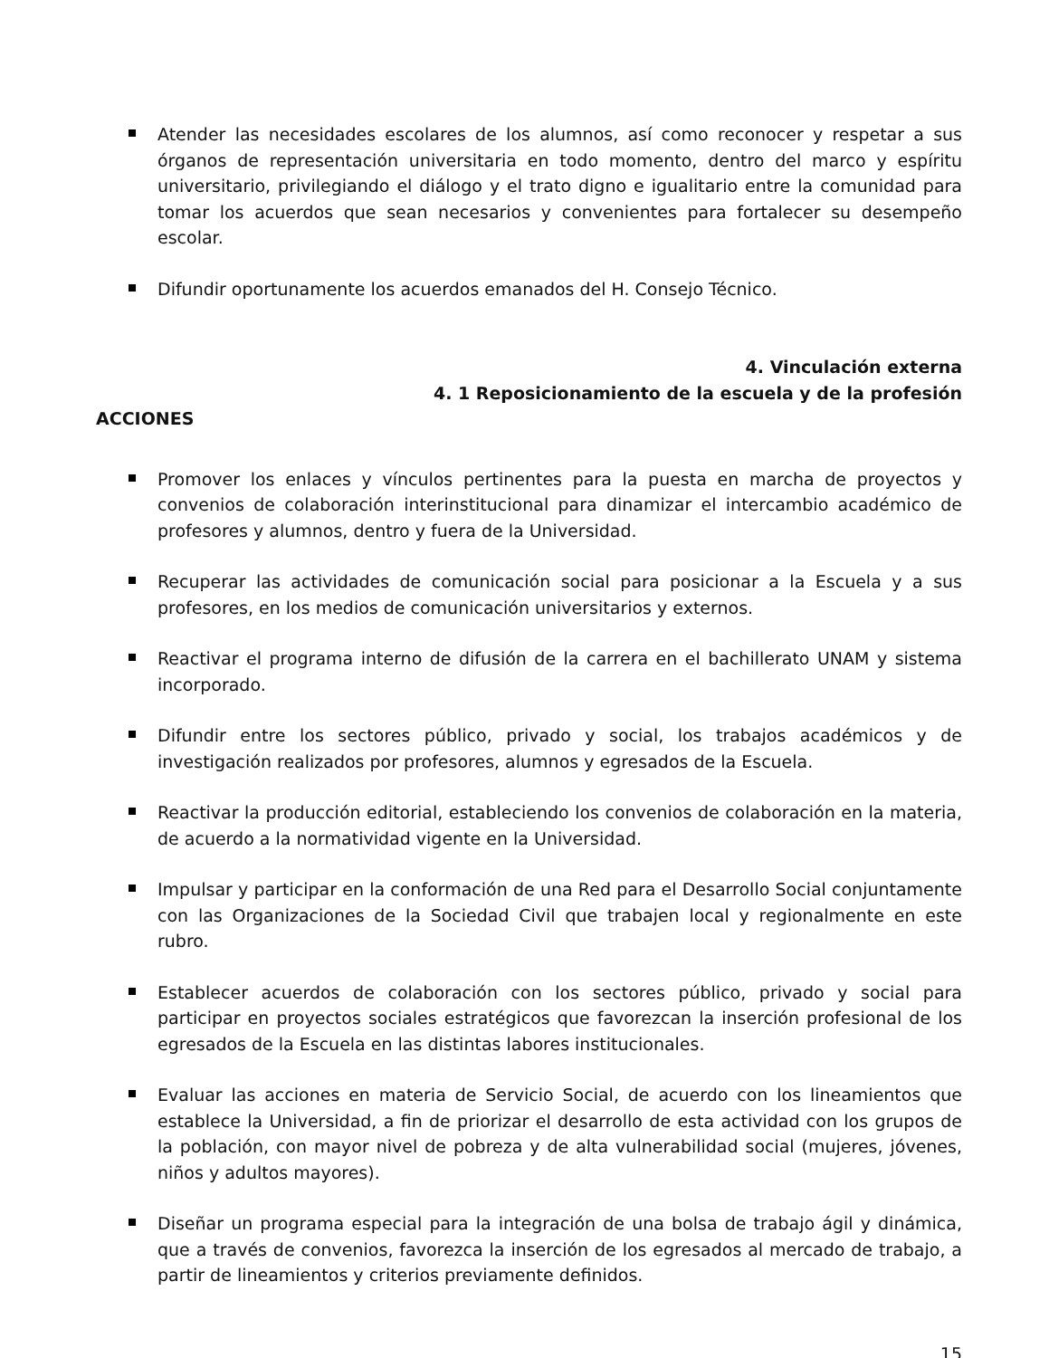Atender las necesidades escolares de los alumnos, así como reconocer y respetar a sus órganos de representación universitaria en todo momento, dentro del marco y espíritu universitario, privilegiando el diálogo y el trato digno e igualitario entre la comunidad para tomar los acuerdos que sean necesarios y convenientes para fortalecer su desempeño escolar.
Difundir oportunamente los acuerdos emanados del H. Consejo Técnico.
4. Vinculación externa
4. 1 Reposicionamiento de la escuela y de la profesión
ACCIONES
Promover los enlaces y vínculos pertinentes para la puesta en marcha de proyectos y convenios de colaboración interinstitucional para dinamizar el intercambio académico de profesores y alumnos, dentro y fuera de la Universidad.
Recuperar las actividades de comunicación social para posicionar a la Escuela y a sus profesores, en los medios de comunicación universitarios y externos.
Reactivar el programa interno de difusión de la carrera en el bachillerato UNAM y sistema incorporado.
Difundir entre los sectores público, privado y social, los trabajos académicos y de investigación realizados por profesores, alumnos y egresados de la Escuela.
Reactivar la producción editorial, estableciendo los convenios de colaboración en la materia, de acuerdo a la normatividad vigente en la Universidad.
Impulsar y participar en la conformación de una Red para el Desarrollo Social conjuntamente con las Organizaciones de la Sociedad Civil que trabajen local y regionalmente en este rubro.
Establecer acuerdos de colaboración con los sectores público, privado y social para participar en proyectos sociales estratégicos que favorezcan la inserción profesional de los egresados de la Escuela en las distintas labores institucionales.
Evaluar las acciones en materia de Servicio Social, de acuerdo con los lineamientos que establece la Universidad, a fin de priorizar el desarrollo de esta actividad con los grupos de la población, con mayor nivel de pobreza y de alta vulnerabilidad social (mujeres, jóvenes, niños y adultos mayores).
Diseñar un programa especial para la integración de una bolsa de trabajo ágil y dinámica, que a través de convenios, favorezca la inserción de los egresados al mercado de trabajo, a partir de lineamientos y criterios previamente definidos.
15